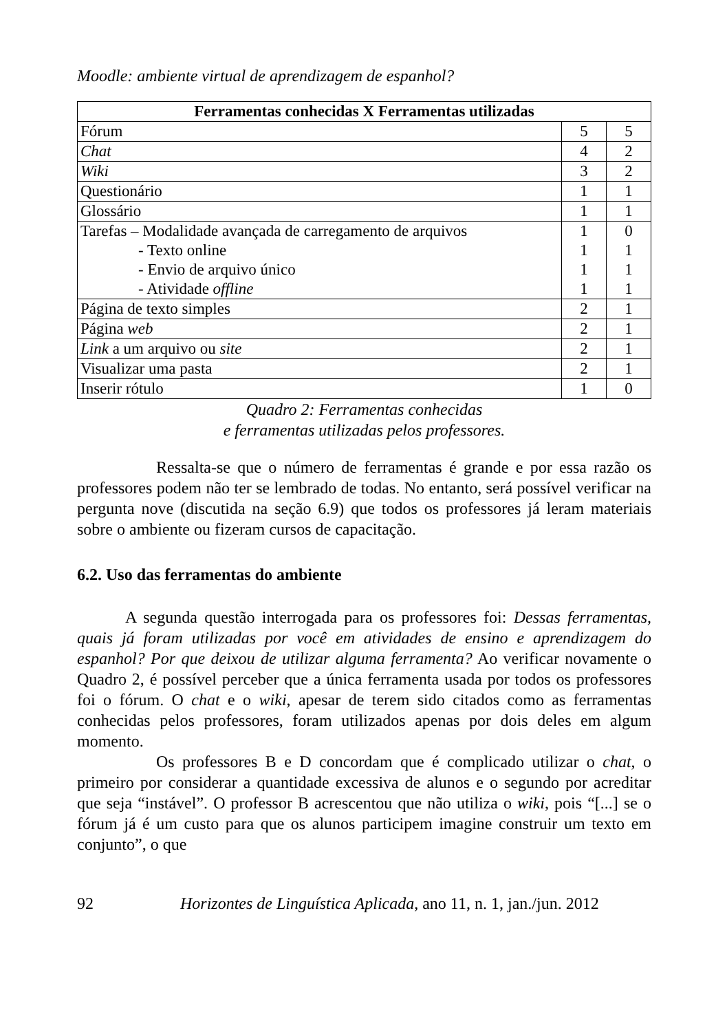Moodle: ambiente virtual de aprendizagem de espanhol?
| Ferramentas conhecidas X Ferramentas utilizadas | | |
| --- | --- | --- |
| Fórum | 5 | 5 |
| Chat | 4 | 2 |
| Wiki | 3 | 2 |
| Questionário | 1 | 1 |
| Glossário | 1 | 1 |
| Tarefas – Modalidade avançada de carregamento de arquivos | 1 | 0 |
| - Texto online | 1 | 1 |
| - Envio de arquivo único | 1 | 1 |
| - Atividade offline | 1 | 1 |
| Página de texto simples | 2 | 1 |
| Página web | 2 | 1 |
| Link a um arquivo ou site | 2 | 1 |
| Visualizar uma pasta | 2 | 1 |
| Inserir rótulo | 1 | 0 |
Quadro 2: Ferramentas conhecidas
e ferramentas utilizadas pelos professores.
Ressalta-se que o número de ferramentas é grande e por essa razão os professores podem não ter se lembrado de todas. No entanto, será possível verificar na pergunta nove (discutida na seção 6.9) que todos os professores já leram materiais sobre o ambiente ou fizeram cursos de capacitação.
6.2. Uso das ferramentas do ambiente
A segunda questão interrogada para os professores foi: Dessas ferramentas, quais já foram utilizadas por você em atividades de ensino e aprendizagem do espanhol? Por que deixou de utilizar alguma ferramenta? Ao verificar novamente o Quadro 2, é possível perceber que a única ferramenta usada por todos os professores foi o fórum. O chat e o wiki, apesar de terem sido citados como as ferramentas conhecidas pelos professores, foram utilizados apenas por dois deles em algum momento.
Os professores B e D concordam que é complicado utilizar o chat, o primeiro por considerar a quantidade excessiva de alunos e o segundo por acreditar que seja “instável”. O professor B acrescentou que não utiliza o wiki, pois “[...] se o fórum já é um custo para que os alunos participem imagine construir um texto em conjunto”, o que
92 Horizontes de Linguística Aplicada, ano 11, n. 1, jan./jun. 2012